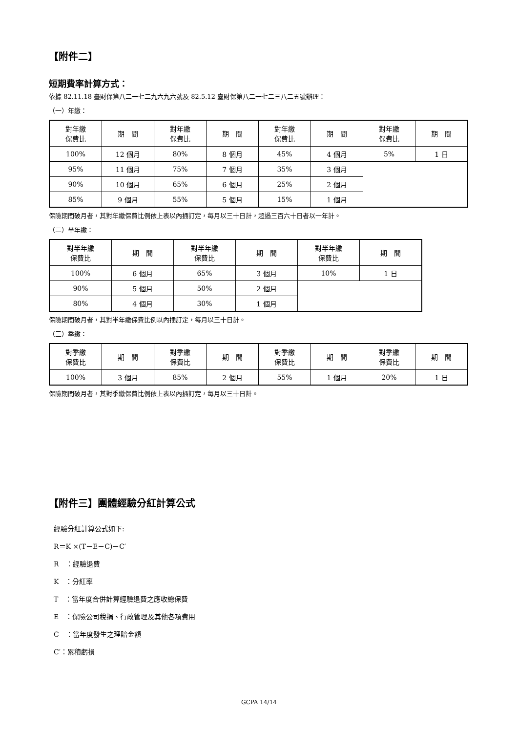【附件二】
短期費率計算方式：
依據 82.11.18 臺財保第八二一七二九六九六號及 82.5.12 臺財保第八二一七二三八二五號辦理：
（一）年繳：
| 對年繳 保費比 | 期 間 | 對年繳 保費比 | 期 間 | 對年繳 保費比 | 期 間 | 對年繳 保費比 | 期 間 |
| 100% | 12 個月 | 80% | 8 個月 | 45% | 4 個月 | 5% | 1 日 |
| 95% | 11 個月 | 75% | 7 個月 | 35% | 3 個月 | | |
| 90% | 10 個月 | 65% | 6 個月 | 25% | 2 個月 | | |
| 85% | 9 個月 | 55% | 5 個月 | 15% | 1 個月 | | |
保險期間破月者，其對年繳保費比例依上表以內插訂定，每月以三十日計，超過三百六十日者以一年計。
（二）半年繳：
| 對半年繳 保費比 | 期 間 | 對半年繳 保費比 | 期 間 | 對半年繳 保費比 | 期 間 |
| 100% | 6 個月 | 65% | 3 個月 | 10% | 1 日 |
| 90% | 5 個月 | 50% | 2 個月 | | |
| 80% | 4 個月 | 30% | 1 個月 | | |
保險期間破月者，其對半年繳保費比例以內插訂定，每月以三十日計。
（三）季繳：
| 對季繳 保費比 | 期 間 | 對季繳 保費比 | 期 間 | 對季繳 保費比 | 期 間 | 對季繳 保費比 | 期 間 |
| 100% | 3 個月 | 85% | 2 個月 | 55% | 1 個月 | 20% | 1 日 |
保險期間破月者，其對季繳保費比例依上表以內插訂定，每月以三十日計。
【附件三】團體經驗分紅計算公式
經驗分紅計算公式如下:
R＝K ×(T－E－C)－C′
R　：經驗退費
K　：分紅率
T　：當年度合併計算經驗退費之應收總保費
E　：保險公司稅捐、行政管理及其他各項費用
C　：當年度發生之理賠金額
C′：累積虧損
GCPA 14/14